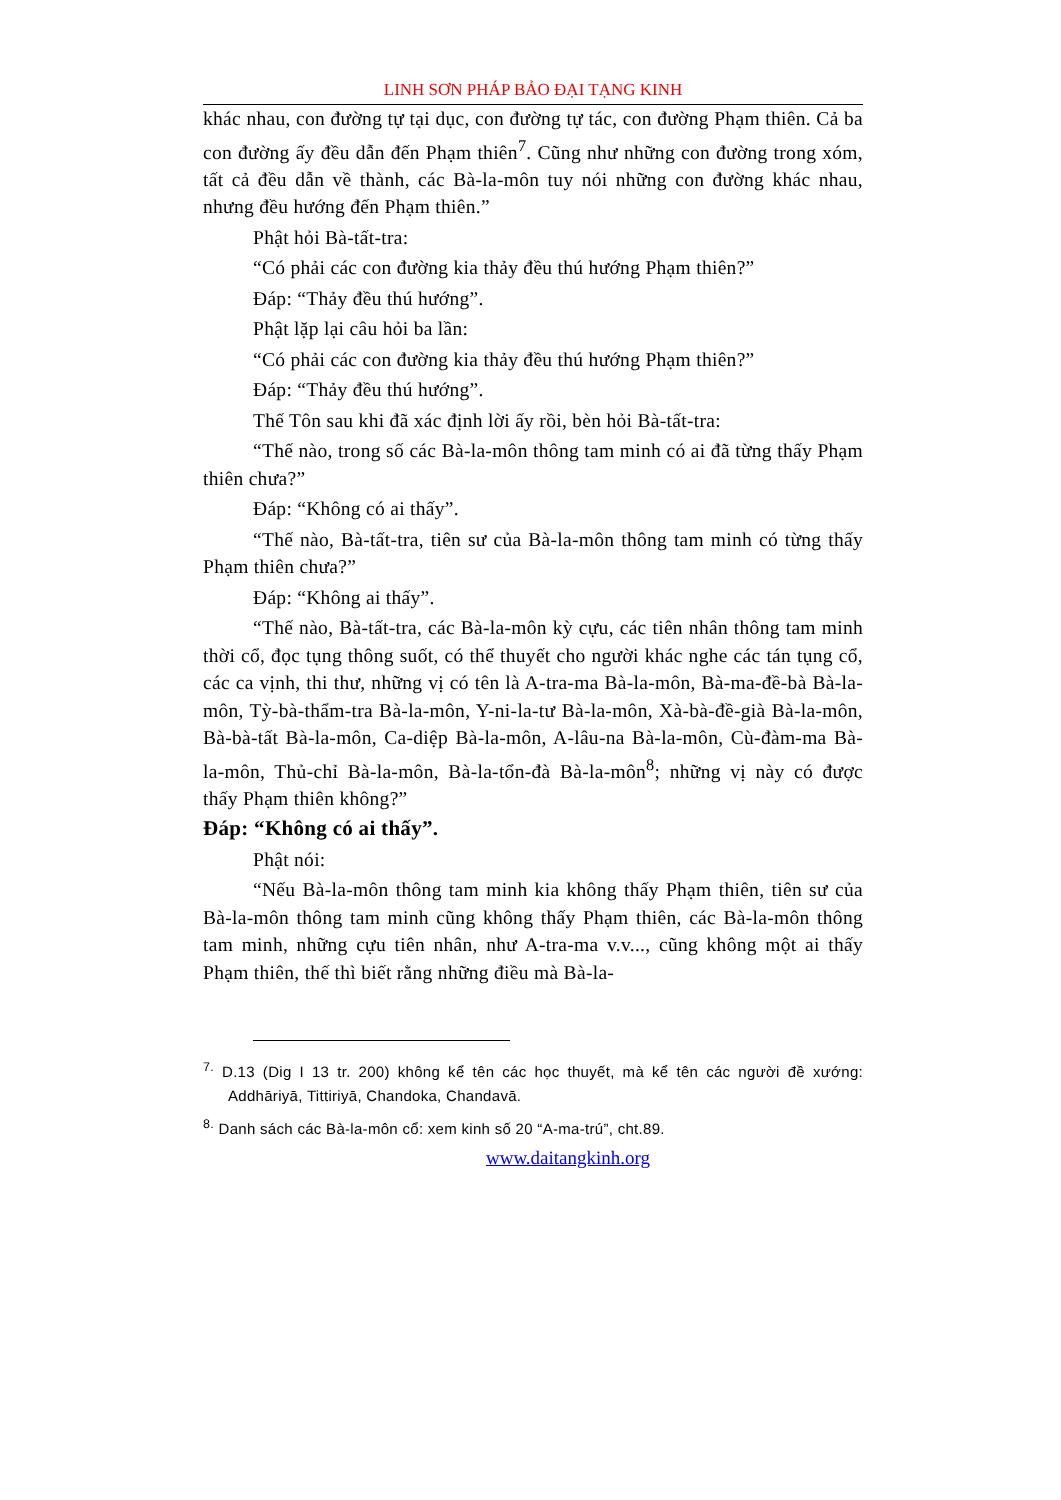LINH SƠN PHÁP BẢO ĐẠI TẠNG KINH
khác nhau, con đường tự tại dục, con đường tự tác, con đường Phạm thiên. Cả ba con đường ấy đều dẫn đến Phạm thiên<sup>7</sup>. Cũng như những con đường trong xóm, tất cả đều dẫn về thành, các Bà-la-môn tuy nói những con đường khác nhau, nhưng đều hướng đến Phạm thiên.”
Phật hỏi Bà-tất-tra:
“Có phải các con đường kia thảy đều thú hướng Phạm thiên?”
Đáp: “Thảy đều thú hướng”.
Phật lặp lại câu hỏi ba lần:
“Có phải các con đường kia thảy đều thú hướng Phạm thiên?”
Đáp: “Thảy đều thú hướng”.
Thế Tôn sau khi đã xác định lời ấy rồi, bèn hỏi Bà-tất-tra:
“Thế nào, trong số các Bà-la-môn thông tam minh có ai đã từng thấy Phạm thiên chưa?”
Đáp: “Không có ai thấy”.
“Thế nào, Bà-tất-tra, tiên sư của Bà-la-môn thông tam minh có từng thấy Phạm thiên chưa?”
Đáp: “Không ai thấy”.
“Thế nào, Bà-tất-tra, các Bà-la-môn kỳ cựu, các tiên nhân thông tam minh thời cổ, đọc tụng thông suốt, có thể thuyết cho người khác nghe các tán tụng cổ, các ca vịnh, thi thư, những vị có tên là A-tra-ma Bà-la-môn, Bà-ma-đề-bà Bà-la-môn, Tỳ-bà-thẩm-tra Bà-la-môn, Y-ni-la-tư Bà-la-môn, Xà-bà-đề-già Bà-la-môn, Bà-bà-tất Bà-la-môn, Ca-diệp Bà-la-môn, A-lâu-na Bà-la-môn, Cù-đàm-ma Bà-la-môn, Thủ-chỉ Bà-la-môn, Bà-la-tổn-đà Bà-la-môn<sup>8</sup>; những vị này có được thấy Phạm thiên không?”
Đáp: “Không có ai thấy”.
Phật nói:
“Nếu Bà-la-môn thông tam minh kia không thấy Phạm thiên, tiên sư của Bà-la-môn thông tam minh cũng không thấy Phạm thiên, các Bà-la-môn thông tam minh, những cựu tiên nhân, như A-tra-ma v.v..., cũng không một ai thấy Phạm thiên, thế thì biết rằng những điều mà Bà-la-
<sup>7.</sup> D.13 (Dig I 13 tr. 200) không kể tên các học thuyết, mà kể tên các người đề xướng: Addhāriyā, Tittiriyā, Chandoka, Chandavā.
<sup>8.</sup> Danh sách các Bà-la-môn cổ: xem kinh số 20 “A-ma-trú”, cht.89.
www.daitangkinh.org